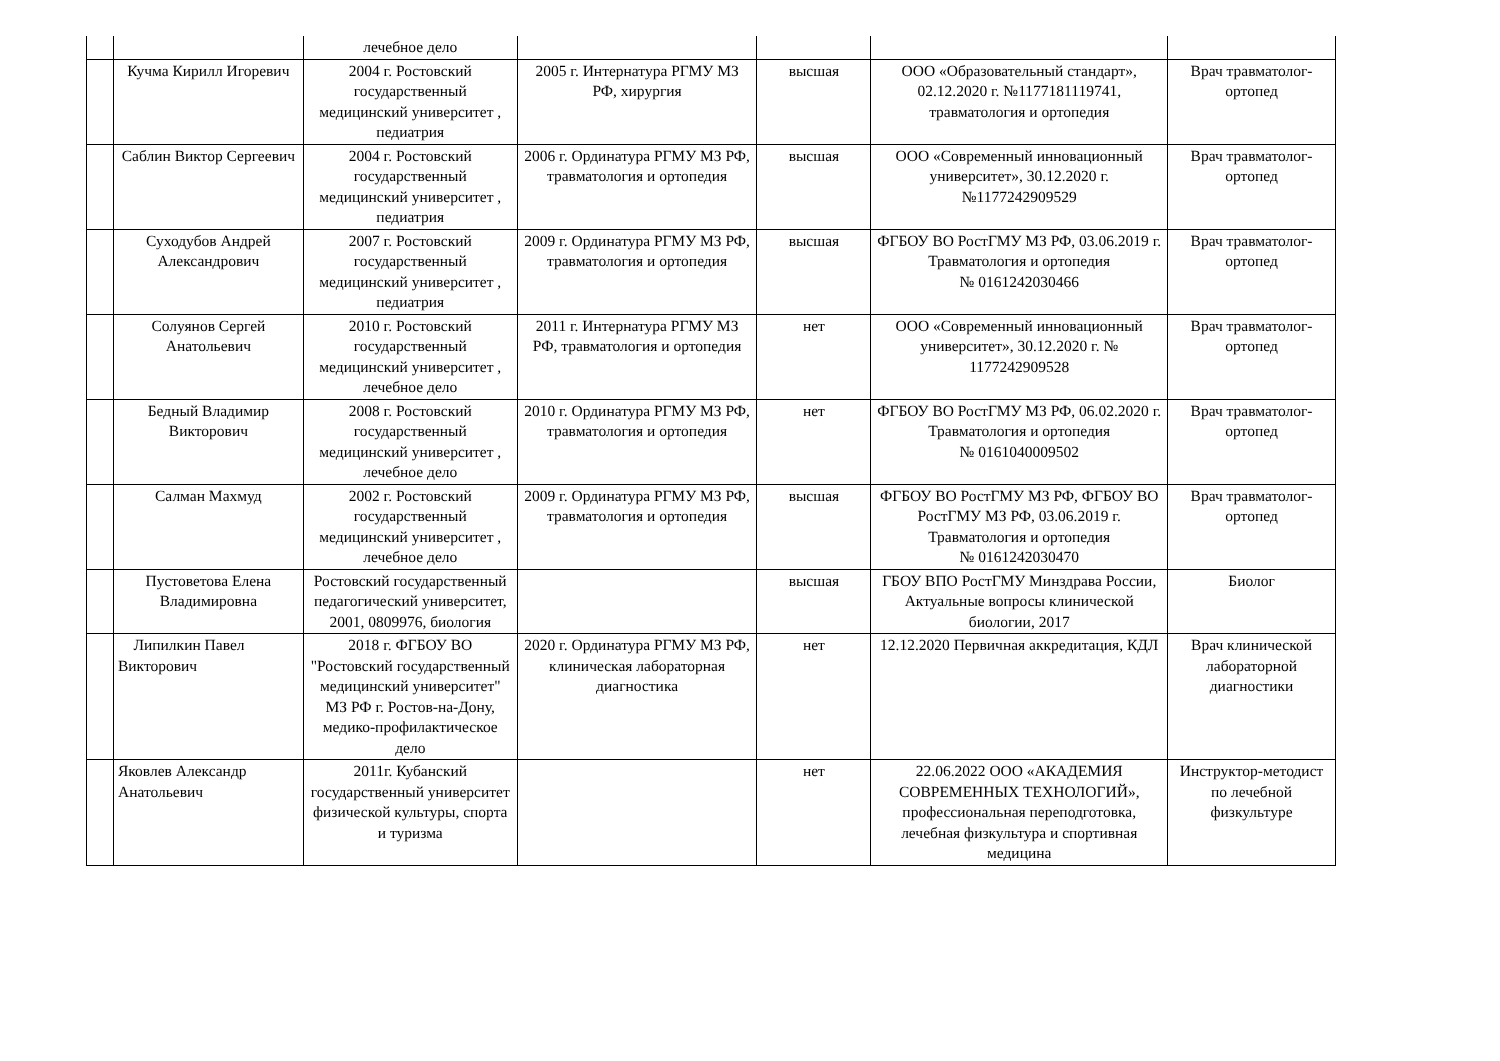| | | лечебное дело | | | | |
| | Кучма Кирилл Игоревич | 2004 г. Ростовский государственный медицинский университет , педиатрия | 2005 г. Интернатура РГМУ МЗ РФ, хирургия | высшая | ООО «Образовательный стандарт», 02.12.2020 г. №1177181119741, травматология и ортопедия | Врач травматолог-ортопед |
| | Саблин Виктор Сергеевич | 2004 г. Ростовский государственный медицинский университет , педиатрия | 2006 г. Ординатура РГМУ МЗ РФ, травматология и ортопедия | высшая | ООО «Современный инновационный университет», 30.12.2020 г. №1177242909529 | Врач травматолог-ортопед |
| | Суходубов Андрей Александрович | 2007 г. Ростовский государственный медицинский университет , педиатрия | 2009 г. Ординатура РГМУ МЗ РФ, травматология и ортопедия | высшая | ФГБОУ ВО РостГМУ МЗ РФ, 03.06.2019 г. Травматология и ортопедия № 0161242030466 | Врач травматолог-ортопед |
| | Солуянов Сергей Анатольевич | 2010 г. Ростовский государственный медицинский университет , лечебное дело | 2011 г. Интернатура РГМУ МЗ РФ, травматология и ортопедия | нет | ООО «Современный инновационный университет», 30.12.2020 г. № 1177242909528 | Врач травматолог-ортопед |
| | Бедный Владимир Викторович | 2008 г. Ростовский государственный медицинский университет , лечебное дело | 2010 г. Ординатура РГМУ МЗ РФ, травматология и ортопедия | нет | ФГБОУ ВО РостГМУ МЗ РФ, 06.02.2020 г. Травматология и ортопедия № 0161040009502 | Врач травматолог-ортопед |
| | Салман Махмуд | 2002 г. Ростовский государственный медицинский университет , лечебное дело | 2009 г. Ординатура РГМУ МЗ РФ, травматология и ортопедия | высшая | ФГБОУ ВО РостГМУ МЗ РФ, ФГБОУ ВО РостГМУ МЗ РФ, 03.06.2019 г. Травматология и ортопедия № 0161242030470 | Врач травматолог-ортопед |
| | Пустоветова Елена Владимировна | Ростовский государственный педагогический университет, 2001, 0809976, биология | | высшая | ГБОУ ВПО РостГМУ Минздрава России, Актуальные вопросы клинической биологии, 2017 | Биолог |
| | Липилкин Павел Викторович | 2018 г. ФГБОУ ВО "Ростовский государственный медицинский университет" МЗ РФ г. Ростов-на-Дону, медико-профилактическое дело | 2020 г. Ординатура РГМУ МЗ РФ, клиническая лабораторная диагностика | нет | 12.12.2020 Первичная аккредитация, КДЛ | Врач клинической лабораторной диагностики |
| | Яковлев Александр Анатольевич | 2011г. Кубанский государственный университет физической культуры, спорта и туризма | | нет | 22.06.2022 ООО «АКАДЕМИЯ СОВРЕМЕННЫХ ТЕХНОЛОГИЙ», профессиональная переподготовка, лечебная физкультура и спортивная медицина | Инструктор-методист по лечебной физкультуре |